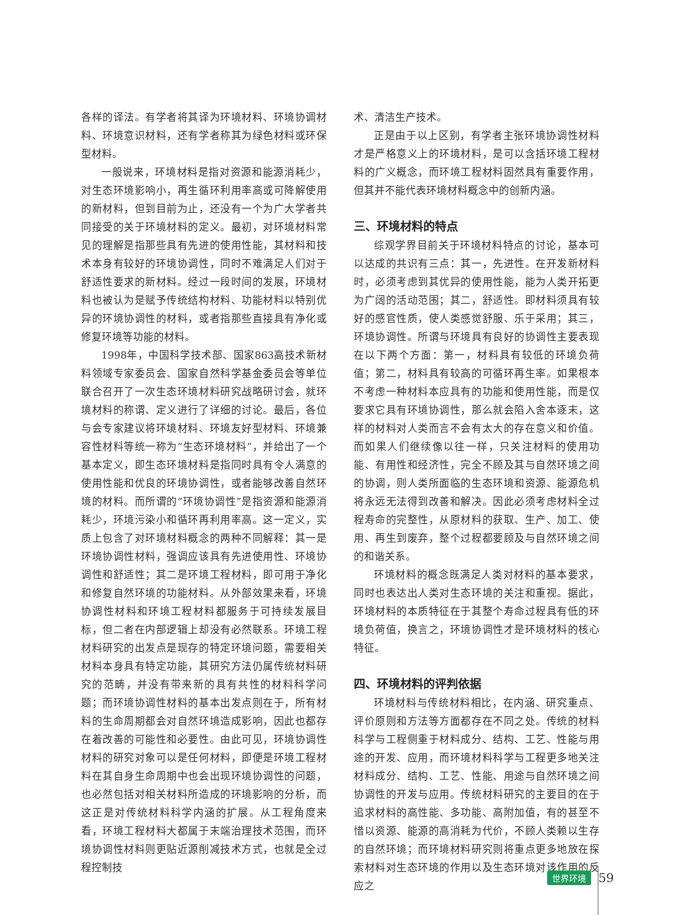各样的译法。有学者将其译为环境材料、环境协调材料、环境意识材料，还有学者称其为绿色材料或环保型材料。
一般说来，环境材料是指对资源和能源消耗少，对生态环境影响小，再生循环利用率高或可降解使用的新材料，但到目前为止，还没有一个为广大学者共同接受的关于环境材料的定义。最初，对环境材料常见的理解是指那些具有先进的使用性能，其材料和技术本身有较好的环境协调性，同时不难满足人们对于舒适性要求的新材料。经过一段时间的发展，环境材料也被认为是赋予传统结构材料、功能材料以特别优异的环境协调性的材料，或者指那些直接具有净化或修复环境等功能的材料。
1998年，中国科学技术部、国家863高技术新材料领域专家委员会、国家自然科学基金委员会等单位联合召开了一次生态环境材料研究战略研讨会，就环境材料的称谓、定义进行了详细的讨论。最后，各位与会专家建议将环境材料、环境友好型材料、环境兼容性材料等统一称为“生态环境材料”，并给出了一个基本定义，即生态环境材料是指同时具有令人满意的使用性能和优良的环境协调性，或者能够改善自然环境的材料。而所谓的“环境协调性”是指资源和能源消耗少，环境污染小和循环再利用率高。这一定义，实质上包含了对环境材料概念的两种不同解释：其一是环境协调性材料，强调应该具有先进使用性、环境协调性和舒适性；其二是环境工程材料，即可用于净化和修复自然环境的功能材料。从外部效果来看，环境协调性材料和环境工程材料都服务于可持续发展目标，但二者在内部逻辑上却没有必然联系。环境工程材料研究的出发点是现存的特定环境问题，需要相关材料本身具有特定功能，其研究方法仍属传统材料研究的范畴，并没有带来新的具有共性的材料科学问题；而环境协调性材料的基本出发点则在于，所有材料的生命周期都会对自然环境造成影响，因此也都存在着改善的可能性和必要性。由此可见，环境协调性材料的研究对象可以是任何材料，即便是环境工程材料在其自身生命周期中也会出现环境协调性的问题，也必然包括对相关材料所造成的环境影响的分析，而这正是对传统材料科学内涵的扩展。从工程角度来看，环境工程材料大都属于末端治理技术范围，而环境协调性材料则更贴近源削减技术方式，也就是全过程控制技
术、清洁生产技术。
正是由于以上区别，有学者主张环境协调性材料才是严格意义上的环境材料，是可以含括环境工程材料的广义概念，而环境工程材料固然具有重要作用，但其并不能代表环境材料概念中的创新内涵。
三、环境材料的特点
综观学界目前关于环境材料特点的讨论，基本可以达成的共识有三点：其一，先进性。在开发新材料时，必须考虑到其优异的使用性能，能为人类开拓更为广阔的活动范围；其二，舒适性。即材料须具有较好的感官性质，使人类感觉舒服、乐于采用；其三，环境协调性。所谓与环境具有良好的协调性主要表现在以下两个方面：第一，材料具有较低的环境负荷值；第二，材料具有较高的可循环再生率。如果根本不考虑一种材料本应具有的功能和使用性能，而是仅要求它具有环境协调性，那么就会陷入舍本逐末，这样的材料对人类而言不会有太大的存在意义和价值。而如果人们继续像以往一样，只关注材料的使用功能、有用性和经济性，完全不顾及其与自然环境之间的协调，则人类所面临的生态环境和资源、能源危机将永远无法得到改善和解决。因此必须考虑材料全过程寿命的完整性，从原材料的获取、生产、加工、使用、再生到废弃，整个过程都要顾及与自然环境之间的和谐关系。
环境材料的概念既满足人类对材料的基本要求，同时也表达出人类对生态环境的关注和重视。据此，环境材料的本质特征在于其整个寿命过程具有低的环境负荷值，换言之，环境协调性才是环境材料的核心特征。
四、环境材料的评判依据
环境材料与传统材料相比，在内涵、研究重点、评价原则和方法等方面都存在不同之处。传统的材料科学与工程侧重于材料成分、结构、工艺、性能与用途的开发、应用，而环境材料科学与工程更多地关注材料成分、结构、工艺、性能、用途与自然环境之间协调性的开发与应用。传统材料研究的主要目的在于追求材料的高性能、多功能、高附加值，有的甚至不惜以资源、能源的高消耗为代价，不顾人类赖以生存的自然环境；而环境材料研究则将重点更多地放在探索材料对生态环境的作用以及生态环境对该作用的反应之
世界环境 59